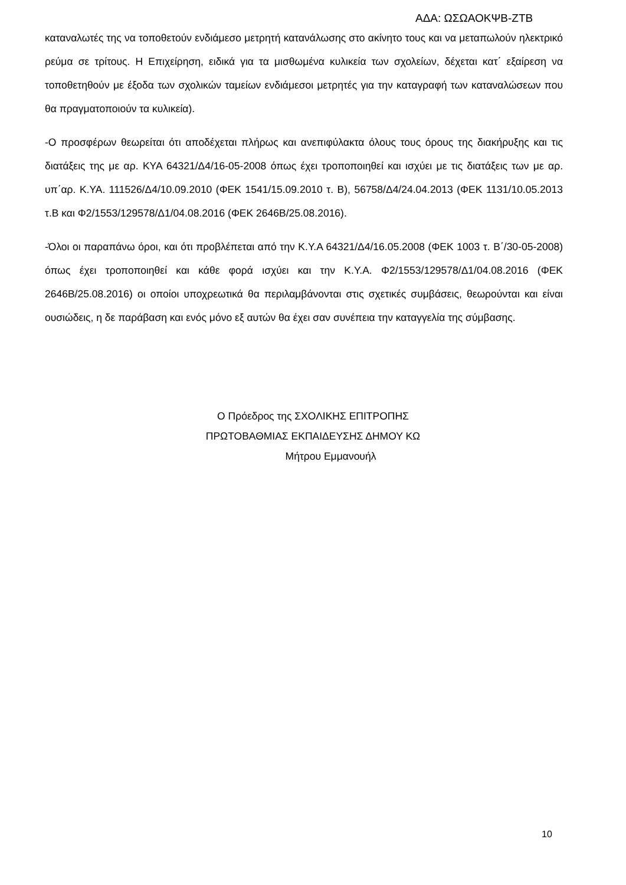ΑΔΑ: ΩΣΩΑΟΚΨΒ-ΖΤΒ
καταναλωτές της να τοποθετούν ενδιάμεσο μετρητή κατανάλωσης στο ακίνητο τους και να μεταπωλούν ηλεκτρικό ρεύμα σε τρίτους. Η Επιχείρηση, ειδικά για τα μισθωμένα κυλικεία των σχολείων, δέχεται κατ΄ εξαίρεση να τοποθετηθούν με έξοδα των σχολικών ταμείων ενδιάμεσοι μετρητές για την καταγραφή των καταναλώσεων που θα πραγματοποιούν τα κυλικεία).
-Ο προσφέρων θεωρείται ότι αποδέχεται πλήρως και ανεπιφύλακτα όλους τους όρους της διακήρυξης και τις διατάξεις της με αρ. ΚΥΑ 64321/Δ4/16-05-2008 όπως έχει τροποποιηθεί και ισχύει με τις διατάξεις των με αρ. υπ΄αρ. Κ.ΥΑ. 111526/Δ4/10.09.2010 (ΦΕΚ 1541/15.09.2010 τ. Β), 56758/Δ4/24.04.2013 (ΦΕΚ 1131/10.05.2013 τ.Β και Φ2/1553/129578/Δ1/04.08.2016 (ΦΕΚ 2646Β/25.08.2016).
-Όλοι οι παραπάνω όροι, και ότι προβλέπεται από την Κ.Υ.Α 64321/Δ4/16.05.2008 (ΦΕΚ 1003 τ. Β΄/30-05-2008) όπως έχει τροποποιηθεί και κάθε φορά ισχύει και την Κ.Υ.Α. Φ2/1553/129578/Δ1/04.08.2016 (ΦΕΚ 2646Β/25.08.2016) οι οποίοι υποχρεωτικά θα περιλαμβάνονται στις σχετικές συμβάσεις, θεωρούνται και είναι ουσιώδεις, η δε παράβαση και ενός μόνο εξ αυτών θα έχει σαν συνέπεια την καταγγελία της σύμβασης.
Ο Πρόεδρος της ΣΧΟΛΙΚΗΣ ΕΠΙΤΡΟΠΗΣ
ΠΡΩΤΟΒΑΘΜΙΑΣ ΕΚΠΑΙΔΕΥΣΗΣ ΔΗΜΟΥ ΚΩ
Μήτρου Εμμανουήλ
10